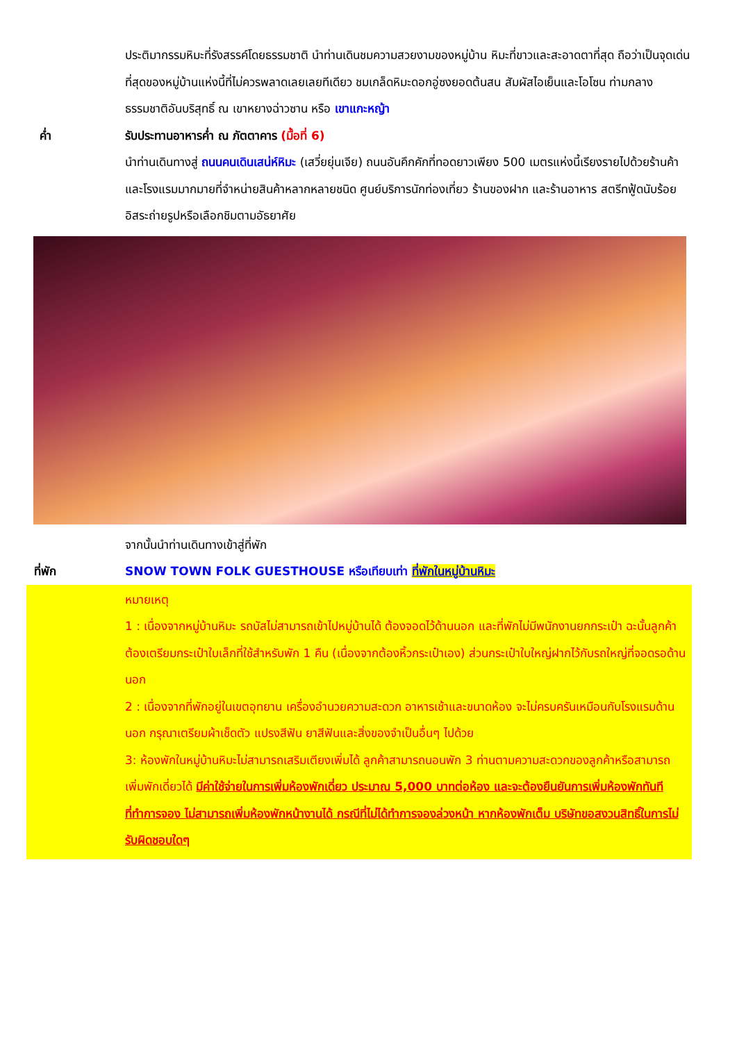ประติมากรรมหิมะที่รังสรรค์โดยธรรมชาติ นำท่านเดินชมความสวยงามของหมู่บ้าน หิมะที่ขาวและสะอาดตาที่สุด ถือว่าเป็นจุดเด่นที่สุดของหมู่บ้านแห่งนี้ที่ไม่ควรพลาดเลยเลยทีเดียว ชมเกล็ดหิมะดอกอู่ซงยอดต้นสน สัมผัสไอเย็นและโอโซน ท่ามกลางธรรมชาติอันบริสุทธิ์ ณ เขาหยางฉ่าวซาน หรือ เขาแกะหญ้า
ค่ำ รับประทานอาหารค่ำ ณ ภัตตาคาร (มื้อที่ 6)
นำท่านเดินทางสู่ ถนนคนเดินเสน่ห์หิมะ (เสวี่ยยุ่นเจีย) ถนนอันคึกคักที่ทอดยาวเพียง 500 เมตรแห่งนี้เรียงรายไปด้วยร้านค้าและโรงแรมมากมายที่จำหน่ายสินค้าหลากหลายชนิด ศูนย์บริการนักท่องเที่ยว ร้านของฝาก และร้านอาหาร สตรีทฟู้ดนับร้อย อิสระถ่ายรูปหรือเลือกชิมตามอัธยาศัย
จากนั้นนำท่านเดินทางเข้าสู่ที่พัก
ที่พัก SNOW TOWN FOLK GUESTHOUSE หรือเทียบเท่า ที่พักในหมู่บ้านหิมะ
หมายเหตุ
1 : เนื่องจากหมู่บ้านหิมะ รถบัสไม่สามารถเข้าไปหมู่บ้านได้ ต้องจอดไว้ด้านนอก และที่พักไม่มีพนักงานยกกระเป๋า ฉะนั้นลูกค้าต้องเตรียมกระเป๋าใบเล็กที่ใช้สำหรับพัก 1 คืน (เนื่องจากต้องหิ้วกระเป๋าเอง) ส่วนกระเป๋าใบใหญ่ฝากไว้กับรถใหญ่ที่จอดรอด้านนอก
2 : เนื่องจากที่พักอยู่ในเขตอุทยาน เครื่องอำนวยความสะดวก อาหารเช้าและขนาดห้อง จะไม่ครบครันเหมือนกับโรงแรมด้านนอก กรุณาเตรียมผ้าเช็ดตัว แปรงสีฟัน ยาสีฟันและสิ่งของจำเป็นอื่นๆ ไปด้วย
3: ห้องพักในหมู่บ้านหิมะไม่สามารถเสริมเตียงเพิ่มได้ ลูกค้าสามารถนอนพัก 3 ท่านตามความสะดวกของลูกค้าหรือสามารถเพิ่มพักเดี่ยวได้ มีค่าใช้จ่ายในการเพิ่มห้องพักเดี่ยว ประมาณ 5,000 บาทต่อห้อง และจะต้องยืนยันการเพิ่มห้องพักทันทีที่ทำการจอง ไม่สามารถเพิ่มห้องพักหน้างานได้ กรณีที่ไม่ได้ทำการจองล่วงหน้า หากห้องพักเต็ม บริษัทขอสงวนสิทธิ์ในการไม่รับผิดชอบใดๆ